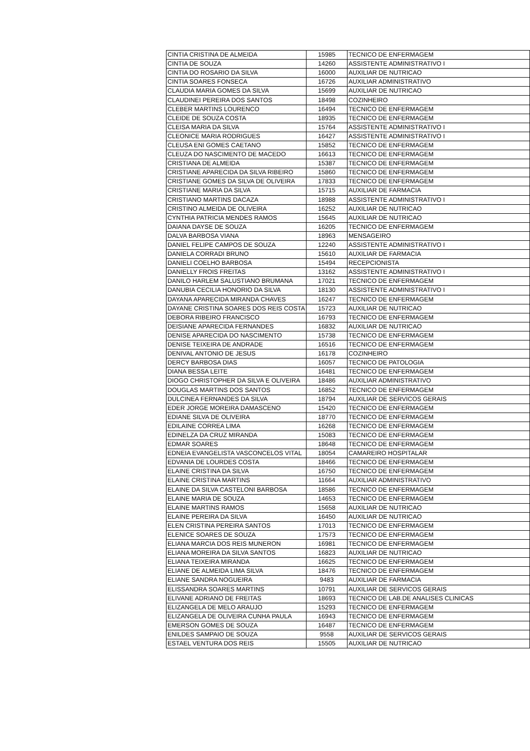| CINTIA CRISTINA DE ALMEIDA | 15985 | TECNICO DE ENFERMAGEM |
| CINTIA DE SOUZA | 14260 | ASSISTENTE ADMINISTRATIVO I |
| CINTIA DO ROSARIO DA SILVA | 16000 | AUXILIAR DE NUTRICAO |
| CINTIA SOARES FONSECA | 16726 | AUXILIAR ADMINISTRATIVO |
| CLAUDIA MARIA GOMES DA SILVA | 15699 | AUXILIAR DE NUTRICAO |
| CLAUDINEI PEREIRA DOS SANTOS | 18498 | COZINHEIRO |
| CLEBER MARTINS LOURENCO | 16494 | TECNICO DE ENFERMAGEM |
| CLEIDE DE SOUZA COSTA | 18935 | TECNICO DE ENFERMAGEM |
| CLEISA MARIA DA SILVA | 15764 | ASSISTENTE ADMINISTRATIVO I |
| CLEONICE MARIA RODRIGUES | 16427 | ASSISTENTE ADMINISTRATIVO I |
| CLEUSA ENI GOMES CAETANO | 15852 | TECNICO DE ENFERMAGEM |
| CLEUZA DO NASCIMENTO DE MACEDO | 16613 | TECNICO DE ENFERMAGEM |
| CRISTIANA DE ALMEIDA | 15387 | TECNICO DE ENFERMAGEM |
| CRISTIANE APARECIDA DA SILVA RIBEIRO | 15860 | TECNICO DE ENFERMAGEM |
| CRISTIANE GOMES DA SILVA DE OLIVEIRA | 17833 | TECNICO DE ENFERMAGEM |
| CRISTIANE MARIA DA SILVA | 15715 | AUXILIAR DE FARMACIA |
| CRISTIANO MARTINS DACAZA | 18988 | ASSISTENTE ADMINISTRATIVO I |
| CRISTINO ALMEIDA DE OLIVEIRA | 16252 | AUXILIAR DE NUTRICAO |
| CYNTHIA PATRICIA MENDES RAMOS | 15645 | AUXILIAR DE NUTRICAO |
| DAIANA DAYSE DE SOUZA | 16205 | TECNICO DE ENFERMAGEM |
| DALVA BARBOSA VIANA | 18963 | MENSAGEIRO |
| DANIEL FELIPE CAMPOS DE SOUZA | 12240 | ASSISTENTE ADMINISTRATIVO I |
| DANIELA CORRADI BRUNO | 15610 | AUXILIAR DE FARMACIA |
| DANIELI COELHO BARBOSA | 15494 | RECEPCIONISTA |
| DANIELLY FROIS FREITAS | 13162 | ASSISTENTE ADMINISTRATIVO I |
| DANILO HARLEM SALUSTIANO BRUMANA | 17021 | TECNICO DE ENFERMAGEM |
| DANUBIA CECILIA HONORIO DA SILVA | 18130 | ASSISTENTE ADMINISTRATIVO I |
| DAYANA APARECIDA MIRANDA CHAVES | 16247 | TECNICO DE ENFERMAGEM |
| DAYANE CRISTINA SOARES DOS REIS COSTA | 15723 | AUXILIAR DE NUTRICAO |
| DEBORA RIBEIRO FRANCISCO | 16793 | TECNICO DE ENFERMAGEM |
| DEISIANE APARECIDA FERNANDES | 16832 | AUXILIAR DE NUTRICAO |
| DENISE APARECIDA DO NASCIMENTO | 15738 | TECNICO DE ENFERMAGEM |
| DENISE TEIXEIRA DE ANDRADE | 16516 | TECNICO DE ENFERMAGEM |
| DENIVAL ANTONIO DE JESUS | 16178 | COZINHEIRO |
| DERCY BARBOSA DIAS | 16057 | TECNICO DE PATOLOGIA |
| DIANA BESSA LEITE | 16481 | TECNICO DE ENFERMAGEM |
| DIOGO CHRISTOPHER DA SILVA E OLIVEIRA | 18486 | AUXILIAR ADMINISTRATIVO |
| DOUGLAS MARTINS DOS SANTOS | 16852 | TECNICO DE ENFERMAGEM |
| DULCINEA FERNANDES DA SILVA | 18794 | AUXILIAR DE SERVICOS GERAIS |
| EDER JORGE MOREIRA DAMASCENO | 15420 | TECNICO DE ENFERMAGEM |
| EDIANE SILVA DE OLIVEIRA | 18770 | TECNICO DE ENFERMAGEM |
| EDILAINE CORREA LIMA | 16268 | TECNICO DE ENFERMAGEM |
| EDINELZA DA CRUZ MIRANDA | 15083 | TECNICO DE ENFERMAGEM |
| EDMAR SOARES | 18648 | TECNICO DE ENFERMAGEM |
| EDNEIA EVANGELISTA VASCONCELOS VITAL | 18054 | CAMAREIRO HOSPITALAR |
| EDVANIA DE LOURDES COSTA | 18466 | TECNICO DE ENFERMAGEM |
| ELAINE CRISTINA DA SILVA | 16750 | TECNICO DE ENFERMAGEM |
| ELAINE CRISTINA MARTINS | 11664 | AUXILIAR ADMINISTRATIVO |
| ELAINE DA SILVA CASTELONI BARBOSA | 18586 | TECNICO DE ENFERMAGEM |
| ELAINE MARIA DE SOUZA | 14653 | TECNICO DE ENFERMAGEM |
| ELAINE MARTINS RAMOS | 15658 | AUXILIAR DE NUTRICAO |
| ELAINE PEREIRA DA SILVA | 16450 | AUXILIAR DE NUTRICAO |
| ELEN CRISTINA PEREIRA SANTOS | 17013 | TECNICO DE ENFERMAGEM |
| ELENICE SOARES DE SOUZA | 17573 | TECNICO DE ENFERMAGEM |
| ELIANA MARCIA DOS REIS MUNERON | 16981 | TECNICO DE ENFERMAGEM |
| ELIANA MOREIRA DA SILVA SANTOS | 16823 | AUXILIAR DE NUTRICAO |
| ELIANA TEIXEIRA MIRANDA | 16625 | TECNICO DE ENFERMAGEM |
| ELIANE DE ALMEIDA LIMA SILVA | 18476 | TECNICO DE ENFERMAGEM |
| ELIANE SANDRA NOGUEIRA | 9483 | AUXILIAR DE FARMACIA |
| ELISSANDRA SOARES MARTINS | 10791 | AUXILIAR DE SERVICOS GERAIS |
| ELIVANE ADRIANO DE FREITAS | 18693 | TECNICO DE LAB.DE ANALISES CLINICAS |
| ELIZANGELA DE MELO ARAUJO | 15293 | TECNICO DE ENFERMAGEM |
| ELIZANGELA DE OLIVEIRA CUNHA PAULA | 16943 | TECNICO DE ENFERMAGEM |
| EMERSON GOMES DE SOUZA | 16487 | TECNICO DE ENFERMAGEM |
| ENILDES SAMPAIO DE SOUZA | 9558 | AUXILIAR DE SERVICOS GERAIS |
| ESTAEL VENTURA DOS REIS | 15505 | AUXILIAR DE NUTRICAO |